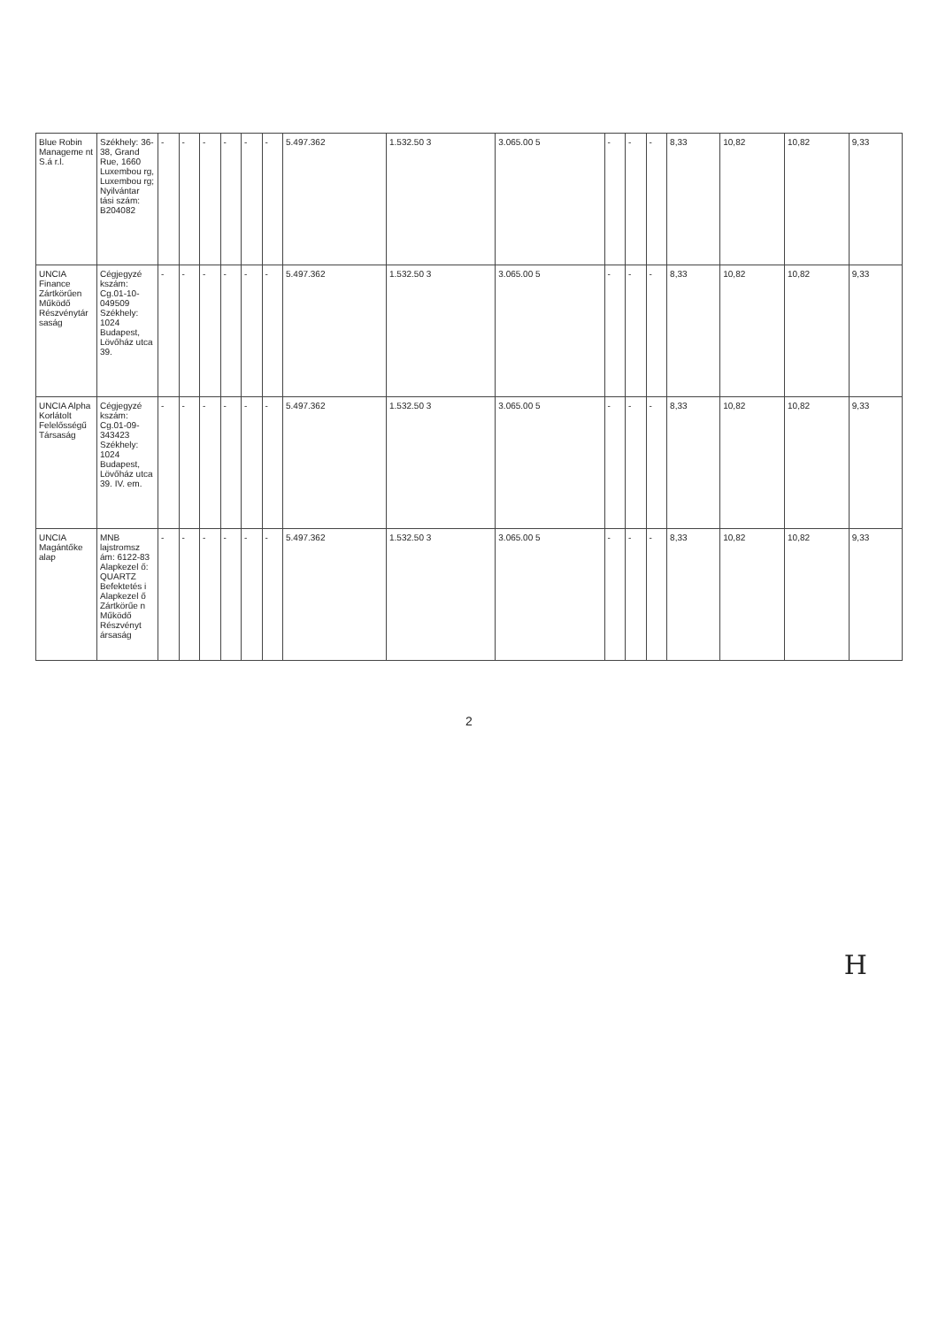| Blue Robin Manageme nt S.á r.l. | Székhely: 36-38, Grand Rue, 1660 Luxembou rg, Luxembou rg; Nyilvántar tási szám: B204082 | - | - | - | - | - | - | 5.497.362 | 1.532.50 3 | 3.065.00 5 | - | - | - | 8,33 | 10,82 | 10,82 | 9,33 |
| UNCIA Finance Zártkörűen Működő Részvénytár saság | Cégjegyzé kszám: Cg.01-10-049509 Székhely: 1024 Budapest, Lövőház utca 39. | - | - | - | - | - | - | 5.497.362 | 1.532.50 3 | 3.065.00 5 | - | - | - | 8,33 | 10,82 | 10,82 | 9,33 |
| UNCIA Alpha Korlátolt Felelősségű Társaság | Cégjegyzé kszám: Cg.01-09-343423 Székhely: 1024 Budapest, Lövőház utca 39. IV. em. | - | - | - | - | - | - | 5.497.362 | 1.532.50 3 | 3.065.00 5 | - | - | - | 8,33 | 10,82 | 10,82 | 9,33 |
| UNCIA Magántőke alap | MNB lajstromsz ám: 6122-83 Alapkezel ő: QUARTZ Befektetés i Alapkezel ő Zártkörűe n Működő Részvényt ársaság | - | - | - | - | - | - | 5.497.362 | 1.532.50 3 | 3.065.00 5 | - | - | - | 8,33 | 10,82 | 10,82 | 9,33 |
2
H